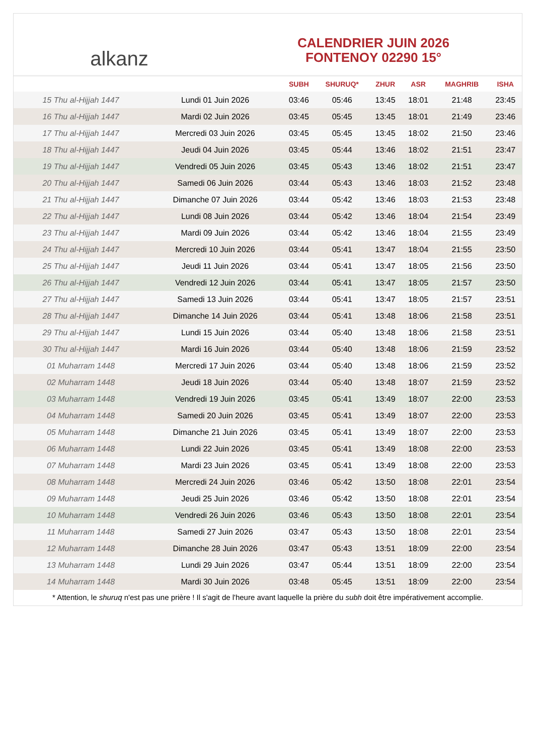alkanz
CALENDRIER JUIN 2026
FONTENOY 02290 15°
| | | SUBH | SHURUQ* | ZHUR | ASR | MAGHRIB | ISHA |
| --- | --- | --- | --- | --- | --- | --- | --- |
| 15 Thu al-Hijjah 1447 | Lundi 01 Juin 2026 | 03:46 | 05:46 | 13:45 | 18:01 | 21:48 | 23:45 |
| 16 Thu al-Hijjah 1447 | Mardi 02 Juin 2026 | 03:45 | 05:45 | 13:45 | 18:01 | 21:49 | 23:46 |
| 17 Thu al-Hijjah 1447 | Mercredi 03 Juin 2026 | 03:45 | 05:45 | 13:45 | 18:02 | 21:50 | 23:46 |
| 18 Thu al-Hijjah 1447 | Jeudi 04 Juin 2026 | 03:45 | 05:44 | 13:46 | 18:02 | 21:51 | 23:47 |
| 19 Thu al-Hijjah 1447 | Vendredi 05 Juin 2026 | 03:45 | 05:43 | 13:46 | 18:02 | 21:51 | 23:47 |
| 20 Thu al-Hijjah 1447 | Samedi 06 Juin 2026 | 03:44 | 05:43 | 13:46 | 18:03 | 21:52 | 23:48 |
| 21 Thu al-Hijjah 1447 | Dimanche 07 Juin 2026 | 03:44 | 05:42 | 13:46 | 18:03 | 21:53 | 23:48 |
| 22 Thu al-Hijjah 1447 | Lundi 08 Juin 2026 | 03:44 | 05:42 | 13:46 | 18:04 | 21:54 | 23:49 |
| 23 Thu al-Hijjah 1447 | Mardi 09 Juin 2026 | 03:44 | 05:42 | 13:46 | 18:04 | 21:55 | 23:49 |
| 24 Thu al-Hijjah 1447 | Mercredi 10 Juin 2026 | 03:44 | 05:41 | 13:47 | 18:04 | 21:55 | 23:50 |
| 25 Thu al-Hijjah 1447 | Jeudi 11 Juin 2026 | 03:44 | 05:41 | 13:47 | 18:05 | 21:56 | 23:50 |
| 26 Thu al-Hijjah 1447 | Vendredi 12 Juin 2026 | 03:44 | 05:41 | 13:47 | 18:05 | 21:57 | 23:50 |
| 27 Thu al-Hijjah 1447 | Samedi 13 Juin 2026 | 03:44 | 05:41 | 13:47 | 18:05 | 21:57 | 23:51 |
| 28 Thu al-Hijjah 1447 | Dimanche 14 Juin 2026 | 03:44 | 05:41 | 13:48 | 18:06 | 21:58 | 23:51 |
| 29 Thu al-Hijjah 1447 | Lundi 15 Juin 2026 | 03:44 | 05:40 | 13:48 | 18:06 | 21:58 | 23:51 |
| 30 Thu al-Hijjah 1447 | Mardi 16 Juin 2026 | 03:44 | 05:40 | 13:48 | 18:06 | 21:59 | 23:52 |
| 01 Muharram 1448 | Mercredi 17 Juin 2026 | 03:44 | 05:40 | 13:48 | 18:06 | 21:59 | 23:52 |
| 02 Muharram 1448 | Jeudi 18 Juin 2026 | 03:44 | 05:40 | 13:48 | 18:07 | 21:59 | 23:52 |
| 03 Muharram 1448 | Vendredi 19 Juin 2026 | 03:45 | 05:41 | 13:49 | 18:07 | 22:00 | 23:53 |
| 04 Muharram 1448 | Samedi 20 Juin 2026 | 03:45 | 05:41 | 13:49 | 18:07 | 22:00 | 23:53 |
| 05 Muharram 1448 | Dimanche 21 Juin 2026 | 03:45 | 05:41 | 13:49 | 18:07 | 22:00 | 23:53 |
| 06 Muharram 1448 | Lundi 22 Juin 2026 | 03:45 | 05:41 | 13:49 | 18:08 | 22:00 | 23:53 |
| 07 Muharram 1448 | Mardi 23 Juin 2026 | 03:45 | 05:41 | 13:49 | 18:08 | 22:00 | 23:53 |
| 08 Muharram 1448 | Mercredi 24 Juin 2026 | 03:46 | 05:42 | 13:50 | 18:08 | 22:01 | 23:54 |
| 09 Muharram 1448 | Jeudi 25 Juin 2026 | 03:46 | 05:42 | 13:50 | 18:08 | 22:01 | 23:54 |
| 10 Muharram 1448 | Vendredi 26 Juin 2026 | 03:46 | 05:43 | 13:50 | 18:08 | 22:01 | 23:54 |
| 11 Muharram 1448 | Samedi 27 Juin 2026 | 03:47 | 05:43 | 13:50 | 18:08 | 22:01 | 23:54 |
| 12 Muharram 1448 | Dimanche 28 Juin 2026 | 03:47 | 05:43 | 13:51 | 18:09 | 22:00 | 23:54 |
| 13 Muharram 1448 | Lundi 29 Juin 2026 | 03:47 | 05:44 | 13:51 | 18:09 | 22:00 | 23:54 |
| 14 Muharram 1448 | Mardi 30 Juin 2026 | 03:48 | 05:45 | 13:51 | 18:09 | 22:00 | 23:54 |
* Attention, le shuruq n'est pas une prière ! Il s'agit de l'heure avant laquelle la prière du subh doit être impérativement accomplie.